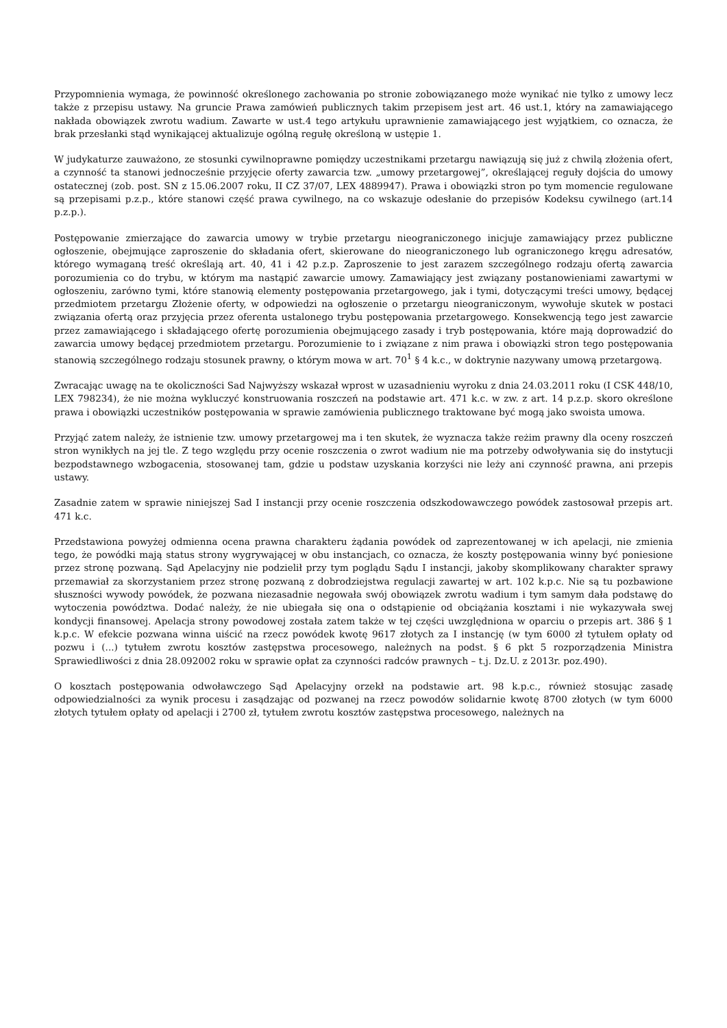Przypomnienia wymaga, że powinność określonego zachowania po stronie zobowiązanego może wynikać nie tylko z umowy lecz także z przepisu ustawy. Na gruncie Prawa zamówień publicznych takim przepisem jest art. 46 ust.1, który na zamawiającego nakłada obowiązek zwrotu wadium. Zawarte w ust.4 tego artykułu uprawnienie zamawiającego jest wyjątkiem, co oznacza, że brak przesłanki stąd wynikającej aktualizuje ogólną regułę określoną w ustępie 1.
W judykaturze zauważono, ze stosunki cywilnoprawne pomiędzy uczestnikami przetargu nawiązują się już z chwilą złożenia ofert, a czynność ta stanowi jednocześnie przyjęcie oferty zawarcia tzw. „umowy przetargowej”, określającej reguły dojścia do umowy ostatecznej (zob. post. SN z 15.06.2007 roku, II CZ 37/07, LEX 4889947). Prawa i obowiązki stron po tym momencie regulowane są przepisami p.z.p., które stanowi część prawa cywilnego, na co wskazuje odesłanie do przepisów Kodeksu cywilnego (art.14 p.z.p.).
Postępowanie zmierzające do zawarcia umowy w trybie przetargu nieograniczonego inicjuje zamawiający przez publiczne ogłoszenie, obejmujące zaproszenie do składania ofert, skierowane do nieograniczonego lub ograniczonego kręgu adresatów, którego wymaganą treść określają art. 40, 41 i 42 p.z.p. Zaproszenie to jest zarazem szczególnego rodzaju ofertą zawarcia porozumienia co do trybu, w którym ma nastąpić zawarcie umowy. Zamawiający jest związany postanowieniami zawartymi w ogłoszeniu, zarówno tymi, które stanowią elementy postępowania przetargowego, jak i tymi, dotyczącymi treści umowy, będącej przedmiotem przetargu Złożenie oferty, w odpowiedzi na ogłoszenie o przetargu nieograniczonym, wywołuje skutek w postaci związania ofertą oraz przyjęcia przez oferenta ustalonego trybu postępowania przetargowego. Konsekwencją tego jest zawarcie przez zamawiającego i składającego ofertę porozumienia obejmującego zasady i tryb postępowania, które mają doprowadzić do zawarcia umowy będącej przedmiotem przetargu. Porozumienie to i związane z nim prawa i obowiązki stron tego postępowania stanowią szczególnego rodzaju stosunek prawny, o którym mowa w art. 70<sup>1</sup> § 4 k.c., w doktrynie nazywany umową przetargową.
Zwracając uwagę na te okoliczności Sad Najwyższy wskazał wprost w uzasadnieniu wyroku z dnia 24.03.2011 roku (I CSK 448/10, LEX 798234), że nie można wykluczyć konstruowania roszczeń na podstawie art. 471 k.c. w zw. z art. 14 p.z.p. skoro określone prawa i obowiązki uczestników postępowania w sprawie zamówienia publicznego traktowane być mogą jako swoista umowa.
Przyjąć zatem należy, że istnienie tzw. umowy przetargowej ma i ten skutek, że wyznacza także reżim prawny dla oceny roszczeń stron wynikłych na jej tle. Z tego względu przy ocenie roszczenia o zwrot wadium nie ma potrzeby odwoływania się do instytucji bezpodstawnego wzbogacenia, stosowanej tam, gdzie u podstaw uzyskania korzyści nie leży ani czynność prawna, ani przepis ustawy.
Zasadnie zatem w sprawie niniejszej Sad I instancji przy ocenie roszczenia odszkodowawczego powódek zastosował przepis art. 471 k.c.
Przedstawiona powyżej odmienna ocena prawna charakteru żądania powódek od zaprezentowanej w ich apelacji, nie zmienia tego, że powódki mają status strony wygrywającej w obu instancjach, co oznacza, że koszty postępowania winny być poniesione przez stronę pozwaną. Sąd Apelacyjny nie podzielił przy tym poglądu Sądu I instancji, jakoby skomplikowany charakter sprawy przemawiał za skorzystaniem przez stronę pozwaną z dobrodziejstwa regulacji zawartej w art. 102 k.p.c. Nie są tu pozbawione słuszności wywody powódek, że pozwana niezasadnie negowała swój obowiązek zwrotu wadium i tym samym dała podstawę do wytoczenia powództwa. Dodać należy, że nie ubiegała się ona o odstąpienie od obciążania kosztami i nie wykazywała swej kondycji finansowej. Apelacja strony powodowej została zatem także w tej części uwzględniona w oparciu o przepis art. 386 § 1 k.p.c. W efekcie pozwana winna uiścić na rzecz powódek kwotę 9617 złotych za I instancję (w tym 6000 zł tytułem opłaty od pozwu i (...) tytułem zwrotu kosztów zastępstwa procesowego, należnych na podst. § 6 pkt 5 rozporządzenia Ministra Sprawiedliwości z dnia 28.092002 roku w sprawie opłat za czynności radców prawnych – t.j. Dz.U. z 2013r. poz.490).
O kosztach postępowania odwoławczego Sąd Apelacyjny orzekł na podstawie art. 98 k.p.c., również stosując zasadę odpowiedzialności za wynik procesu i zasądzając od pozwanej na rzecz powodów solidarnie kwotę 8700 złotych (w tym 6000 złotych tytułem opłaty od apelacji i 2700 zł, tytułem zwrotu kosztów zastępstwa procesowego, należnych na